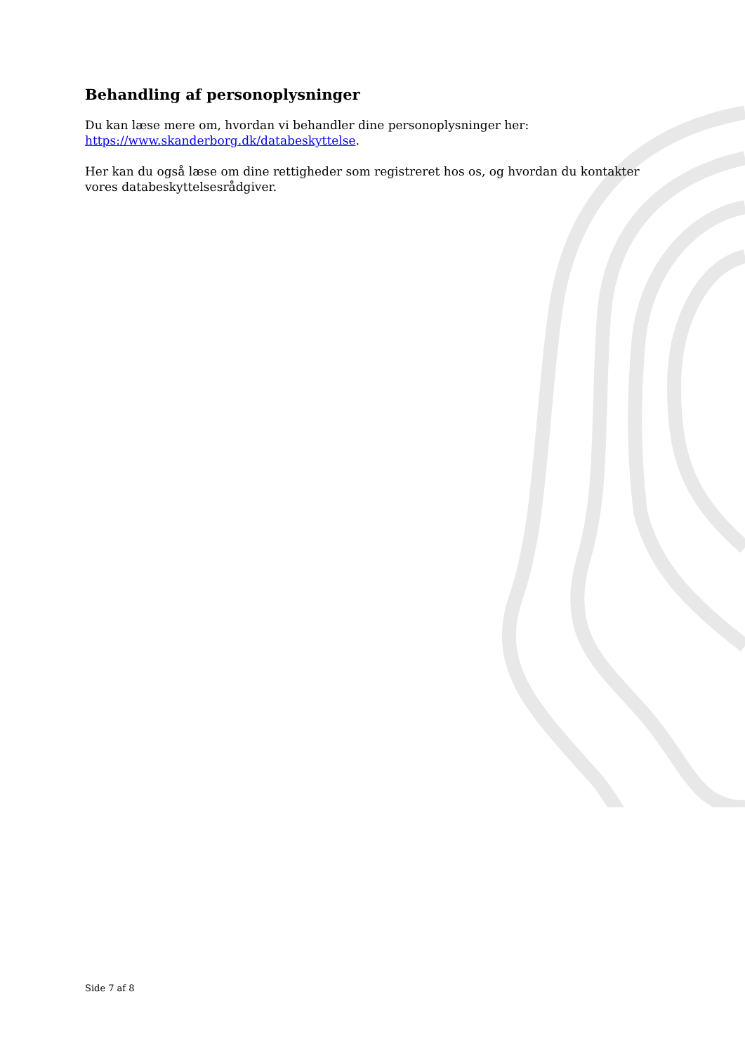Behandling af personoplysninger
Du kan læse mere om, hvordan vi behandler dine personoplysninger her:
https://www.skanderborg.dk/databeskyttelse.
Her kan du også læse om dine rettigheder som registreret hos os, og hvordan du kontakter vores databeskyttelsesrådgiver.
Side 7 af 8